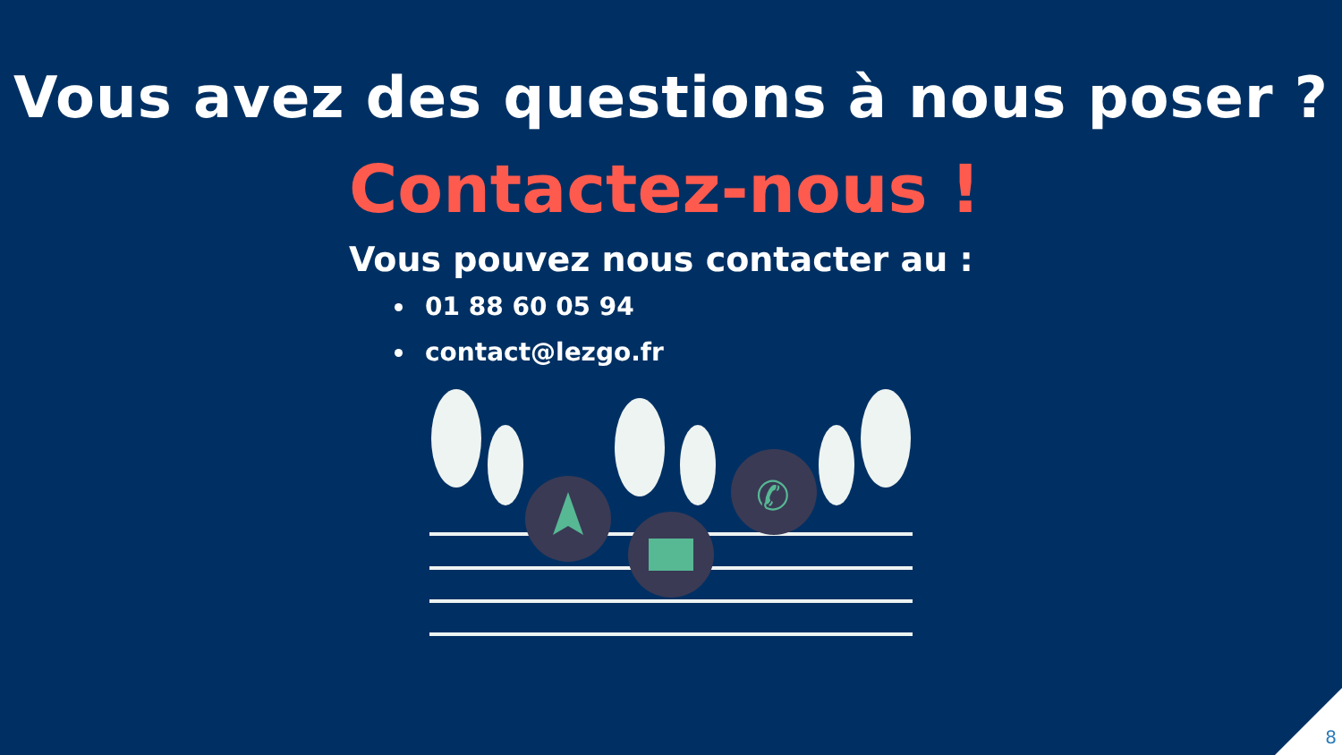Vous avez des questions à nous poser ?
Contactez-nous !
Vous pouvez nous contacter au :
01 88 60 05 94
contact@lezgo.fr
✆
8